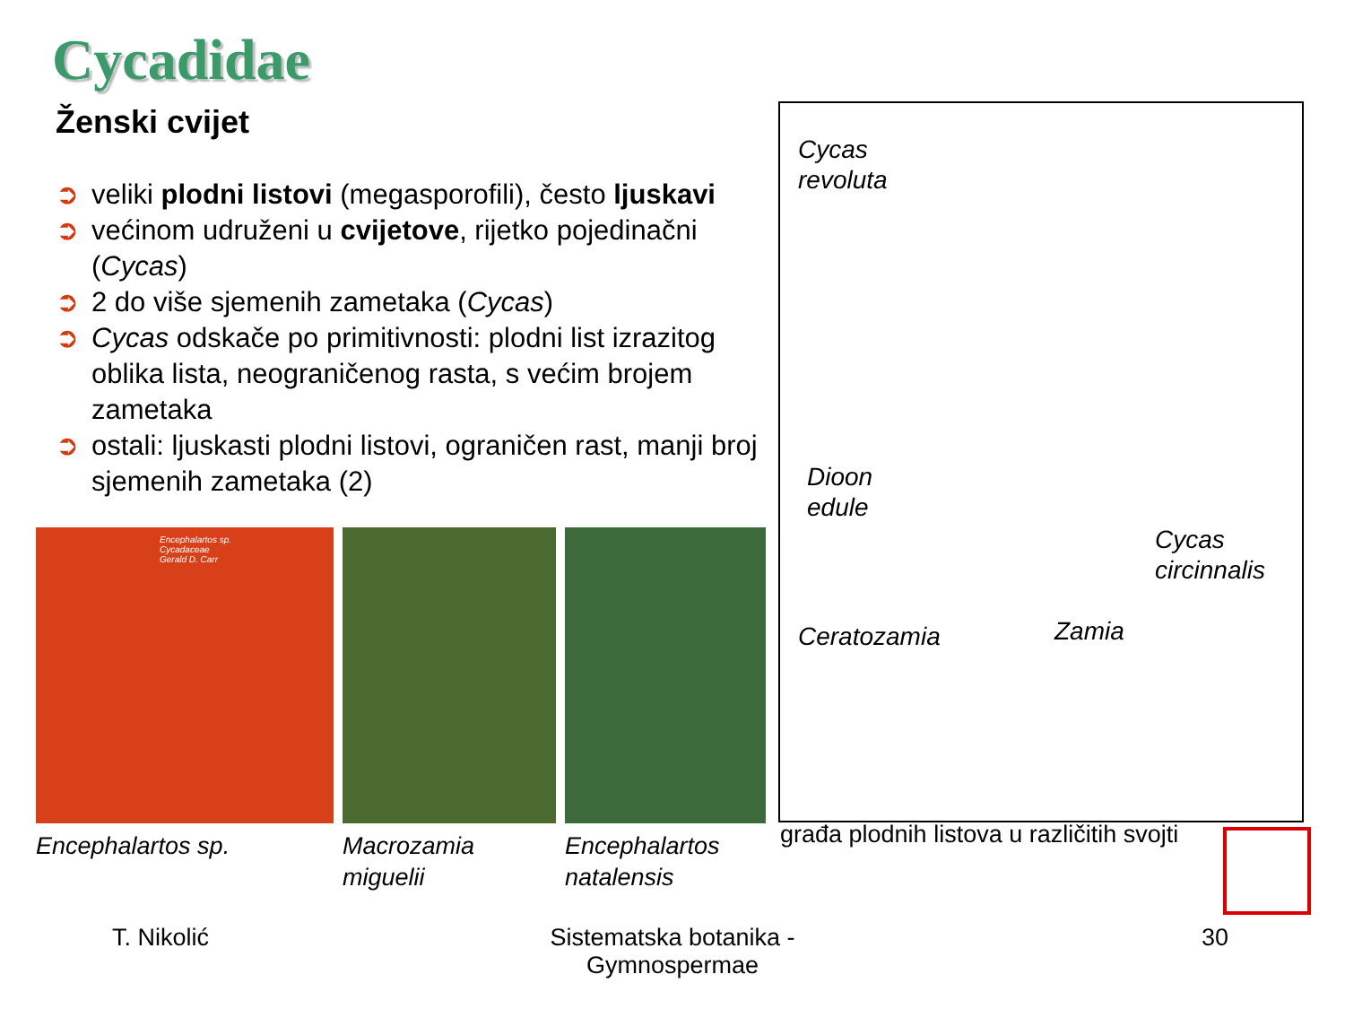Cycadidae
Ženski cvijet
➲ veliki plodni listovi (megasporofili), često ljuskavi
➲ većinom udruženi u cvijetove, rijetko pojedinačni (Cycas)
➲ 2 do više sjemenih zametaka (Cycas)
➲ Cycas odskače po primitivnosti: plodni list izrazitog oblika lista, neograničenog rasta, s većim brojem zametaka
➲ ostali: ljuskasti plodni listovi, ograničen rast, manji broj sjemenih zametaka (2)
Encephalartos sp.
Cycadaceae
Gerald D. Carr
Encephalartos sp.
Macrozamia miguelii Encephalartos natalensis
Cycas
revoluta
Dioon
edule
Cycas
circinnalis
Ceratozamia Zamia
građa plodnih listova u različitih svojti
T. Nikolić
Sistematska botanika - Gymnospermae
30